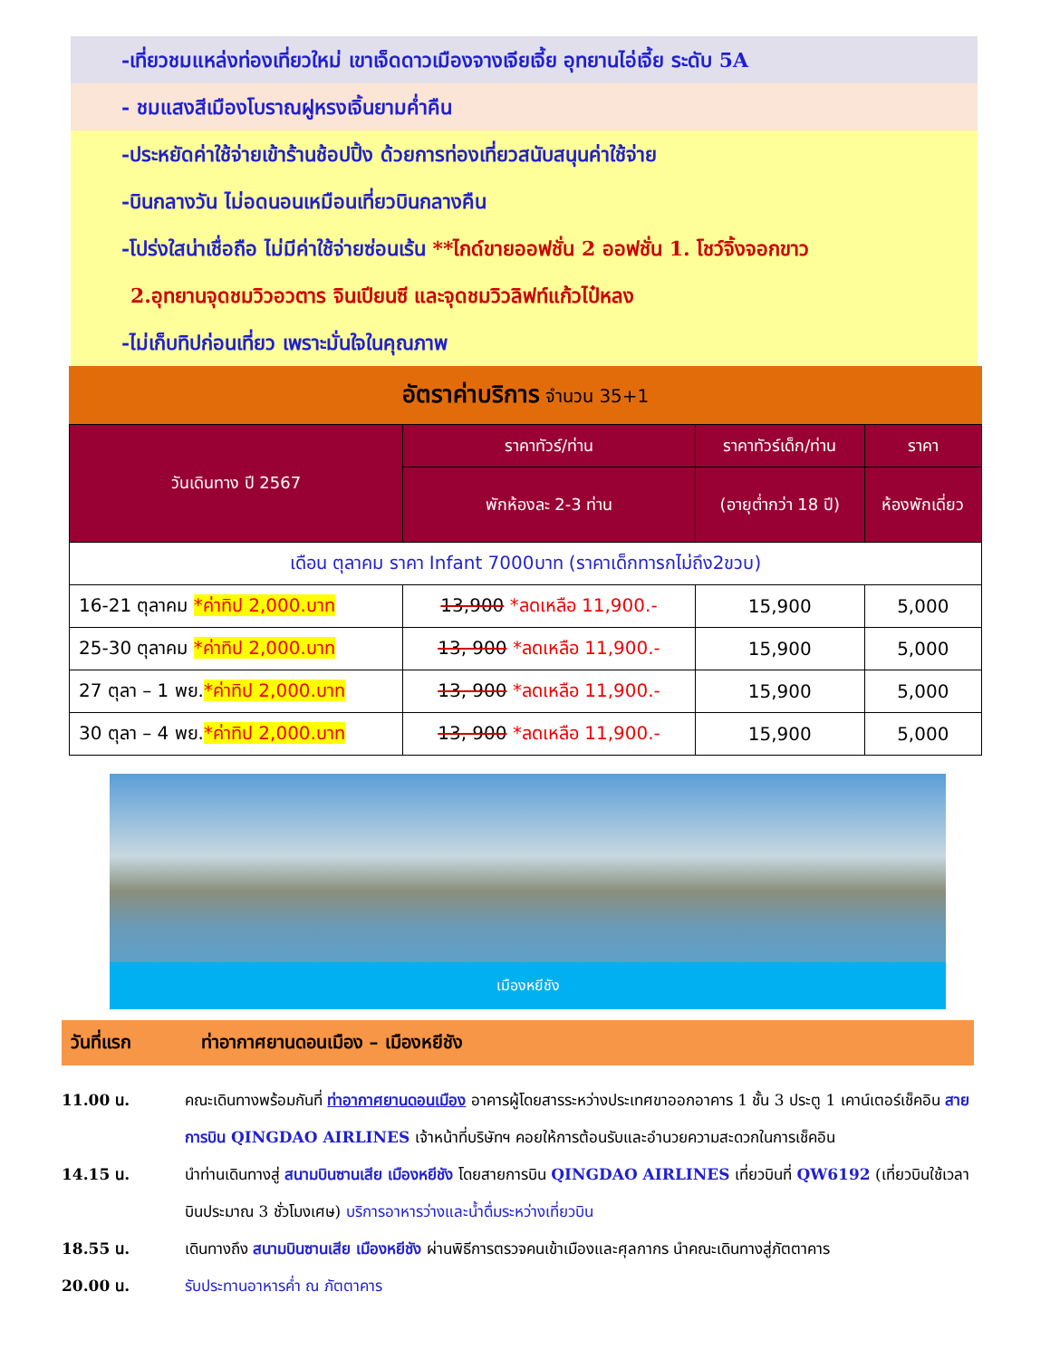-เที่ยวชมแหล่งท่องเที่ยวใหม่ เขาเจ็ดดาวเมืองจางเจียเจี้ย อุทยานไอ่เจี้ย ระดับ 5A
- ชมแสงสีเมืองโบราณฝูหรงเจิ้นยามค่ำคืน
-ประหยัดค่าใช้จ่ายเข้าร้านช้อปปิ้ง ด้วยการท่องเที่ยวสนับสนุนค่าใช้จ่าย
-บินกลางวัน ไม่อดนอนเหมือนเที่ยวบินกลางคืน
-โปร่งใสน่าเชื่อถือ ไม่มีค่าใช้จ่ายซ่อนเร้น **ไกด์ขายออฟชั่น 2 ออฟชั่น 1. โชว์จิ้งจอกขาว
2.อุทยานจุดชมวิวอวตาร จินเปียนซี และจุดชมวิวลิฟท์แก้วไป๋หลง
-ไม่เก็บทิปก่อนเที่ยว เพราะมั่นใจในคุณภาพ
อัตราค่าบริการ จำนวน 35+1
| วันเดินทาง ปี 2567 | ราคาทัวร์/ท่าน | ราคาทัวร์เด็ก/ท่าน | ราคา |
| --- | --- | --- | --- |
| | พักห้องละ 2-3 ท่าน | (อายุต่ำกว่า 18 ปี) | ห้องพักเดี่ยว |
| เดือน ตุลาคม ราคา Infant 7000บาท (ราคาเด็กทารกไม่ถึง2ขวบ) | | | |
| 16-21 ตุลาคม *ค่าทิป 2,000.บาท | 13,900 *ลดเหลือ 11,900.- | 15,900 | 5,000 |
| 25-30 ตุลาคม *ค่าทิป 2,000.บาท | 13, 900 *ลดเหลือ 11,900.- | 15,900 | 5,000 |
| 27 ตุลา – 1 พย. *ค่าทิป 2,000.บาท | 13, 900 *ลดเหลือ 11,900.- | 15,900 | 5,000 |
| 30 ตุลา – 4 พย. *ค่าทิป 2,000.บาท | 13, 900 *ลดเหลือ 11,900.- | 15,900 | 5,000 |
เมืองหยีชัง
วันที่แรก ท่าอากาศยานดอนเมือง – เมืองหยีชัง
11.00 น. คณะเดินทางพร้อมกันที่ ท่าอากาศยานดอนเมือง อาคารผู้โดยสารระหว่างประเทศขาออกอาคาร 1 ชั้น 3 ประตู 1 เคาน์เตอร์เช็คอิน สายการบิน QINGDAO AIRLINES เจ้าหน้าที่บริษัทฯ คอยให้การต้อนรับและอำนวยความสะดวกในการเช็คอิน
14.15 น. นำท่านเดินทางสู่ สนามบินซานเสีย เมืองหยีชัง โดยสายการบิน QINGDAO AIRLINES เที่ยวบินที่ QW6192 (เที่ยวบินใช้เวลาบินประมาณ 3 ชั่วโมงเศษ) บริการอาหารว่างและน้ำดื่มระหว่างเที่ยวบิน
18.55 น. เดินทางถึง สนามบินซานเสีย เมืองหยีชัง ผ่านพิธีการตรวจคนเข้าเมืองและศุลกากร นำคณะเดินทางสู่ภัตตาคาร
20.00 น. รับประทานอาหารค่ำ ณ ภัตตาคาร